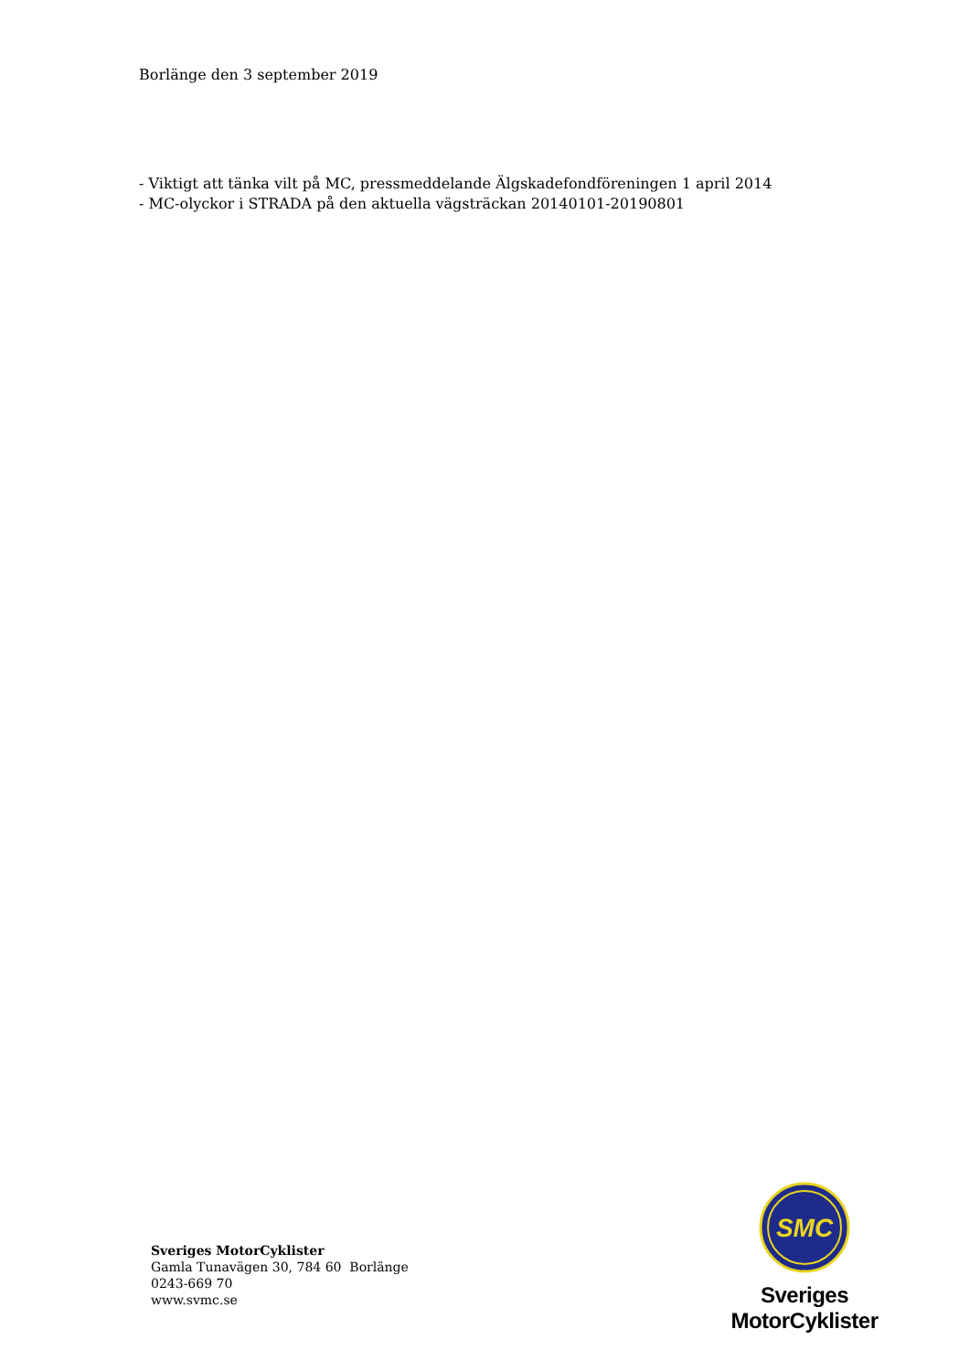Borlänge den 3 september 2019
- Viktigt att tänka vilt på MC, pressmeddelande Älgskadefondföreningen 1 april 2014
- MC-olyckor i STRADA på den aktuella vägsträckan 20140101-20190801
Sveriges MotorCyklister
Gamla Tunavägen 30, 784 60 Borlänge
0243-669 70
www.svmc.se
SMC
Sveriges MotorCyklister